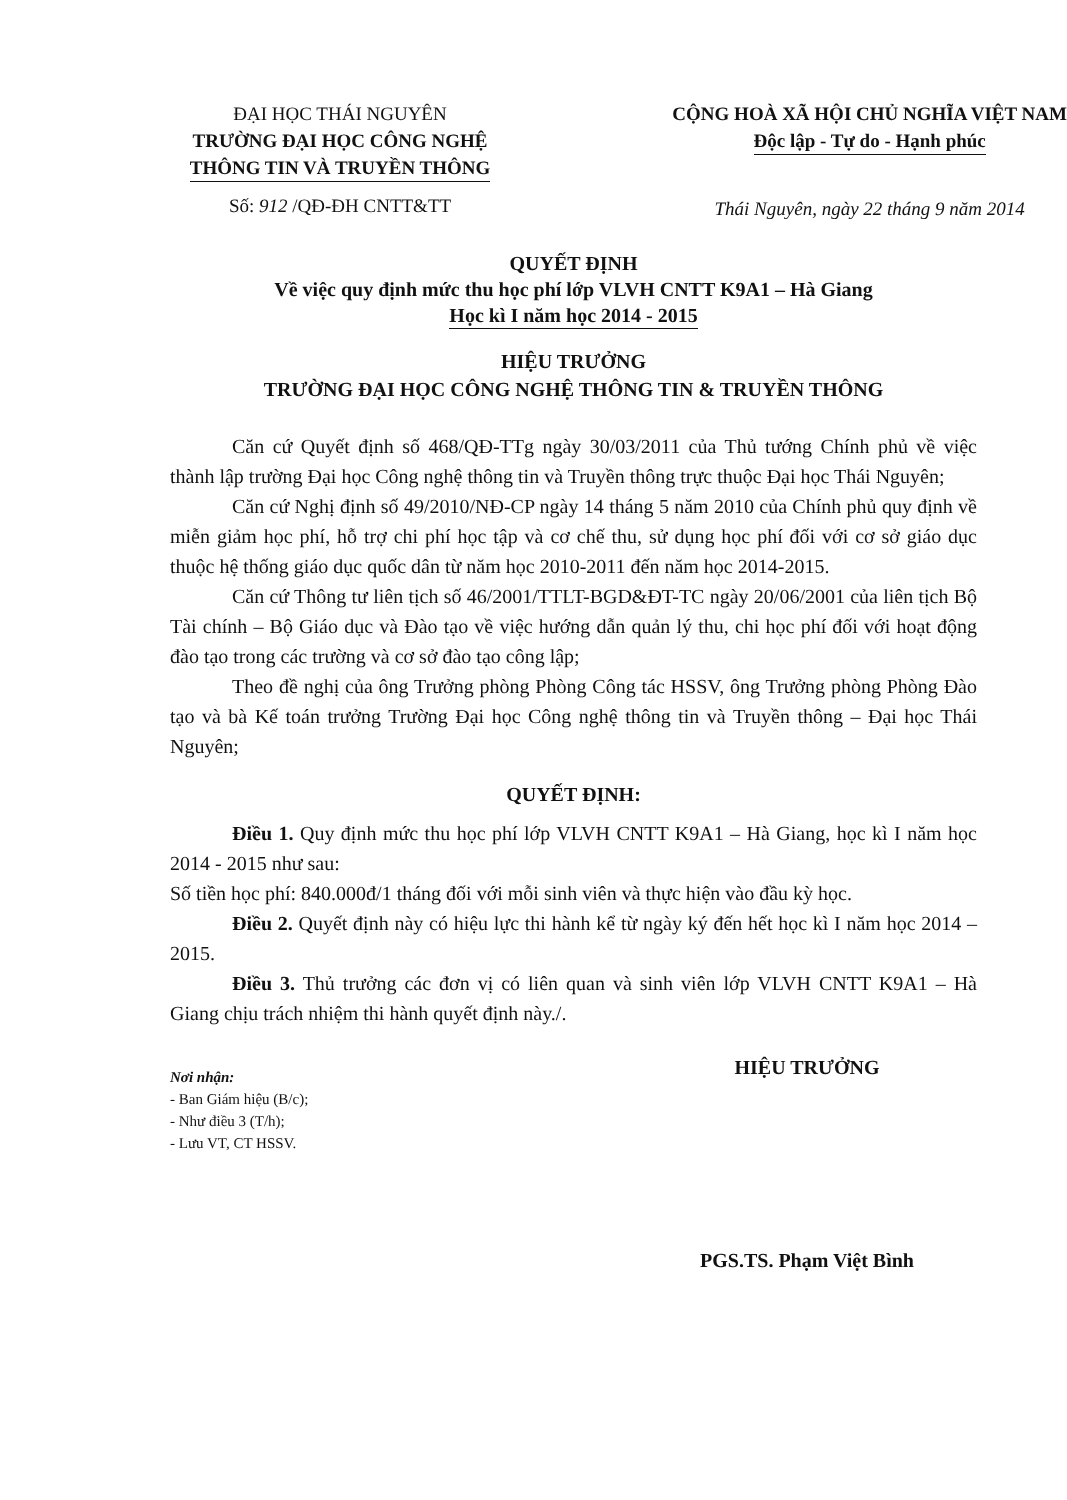ĐẠI HỌC THÁI NGUYÊN
TRƯỜNG ĐẠI HỌC CÔNG NGHỆ
THÔNG TIN VÀ TRUYỀN THÔNG
Số: 912 /QĐ-ĐH CNTT&TT
CỘNG HOÀ XÃ HỘI CHỦ NGHĨA VIỆT NAM
Độc lập - Tự do - Hạnh phúc
Thái Nguyên, ngày 22 tháng 9 năm 2014
QUYẾT ĐỊNH
Về việc quy định mức thu học phí lớp VLVH CNTT K9A1 – Hà Giang
Học kì I năm học 2014 - 2015
HIỆU TRƯỞNG
TRƯỜNG ĐẠI HỌC CÔNG NGHỆ THÔNG TIN & TRUYỀN THÔNG
Căn cứ Quyết định số 468/QĐ-TTg ngày 30/03/2011 của Thủ tướng Chính phủ về việc thành lập trường Đại học Công nghệ thông tin và Truyền thông trực thuộc Đại học Thái Nguyên;
Căn cứ Nghị định số 49/2010/NĐ-CP ngày 14 tháng 5 năm 2010 của Chính phủ quy định về miễn giảm học phí, hỗ trợ chi phí học tập và cơ chế thu, sử dụng học phí đối với cơ sở giáo dục thuộc hệ thống giáo dục quốc dân từ năm học 2010-2011 đến năm học 2014-2015.
Căn cứ Thông tư liên tịch số 46/2001/TTLT-BGD&ĐT-TC ngày 20/06/2001 của liên tịch Bộ Tài chính – Bộ Giáo dục và Đào tạo về việc hướng dẫn quản lý thu, chi học phí đối với hoạt động đào tạo trong các trường và cơ sở đào tạo công lập;
Theo đề nghị của ông Trưởng phòng Phòng Công tác HSSV, ông Trưởng phòng Phòng Đào tạo và bà Kế toán trưởng Trường Đại học Công nghệ thông tin và Truyền thông – Đại học Thái Nguyên;
QUYẾT ĐỊNH:
Điều 1. Quy định mức thu học phí lớp VLVH CNTT K9A1 – Hà Giang, học kì I năm học 2014 - 2015 như sau:
Số tiền học phí: 840.000đ/1 tháng đối với mỗi sinh viên và thực hiện vào đầu kỳ học.
Điều 2. Quyết định này có hiệu lực thi hành kể từ ngày ký đến hết học kì I năm học 2014 – 2015.
Điều 3. Thủ trưởng các đơn vị có liên quan và sinh viên lớp VLVH CNTT K9A1 – Hà Giang chịu trách nhiệm thi hành quyết định này./.
Nơi nhận:
- Ban Giám hiệu (B/c);
- Như điều 3 (T/h);
- Lưu VT, CT HSSV.
HIỆU TRƯỞNG
PGS.TS. Phạm Việt Bình